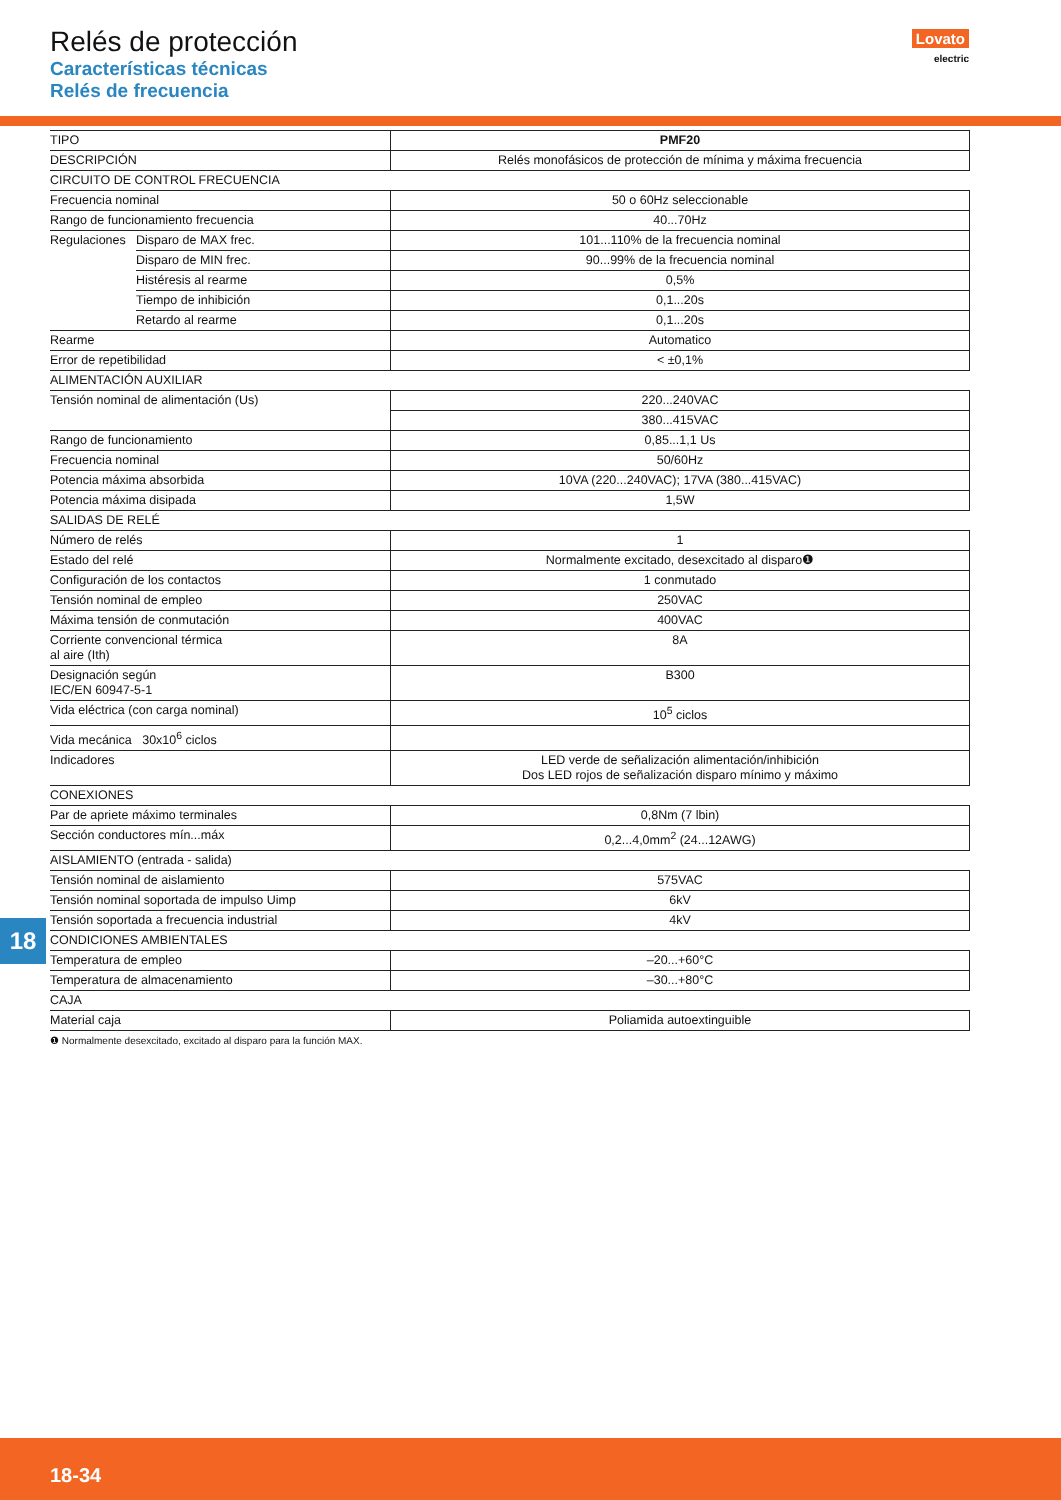Relés de protección
Características técnicas
Relés de frecuencia
Lovato
electric
| TIPO | | PMF20 |
| DESCRIPCIÓN | | Relés monofásicos de protección de mínima y máxima frecuencia |
| CIRCUITO DE CONTROL FRECUENCIA | | |
| Frecuencia nominal | | 50 o 60Hz seleccionable |
| Rango de funcionamiento frecuencia | | 40...70Hz |
| Regulaciones | Disparo de MAX frec. | 101...110% de la frecuencia nominal |
| | Disparo de MIN frec. | 90...99% de la frecuencia nominal |
| | Histéresis al rearme | 0,5% |
| | Tiempo de inhibición | 0,1...20s |
| | Retardo al rearme | 0,1...20s |
| Rearme | | Automatico |
| Error de repetibilidad | | < ±0,1% |
| ALIMENTACIÓN AUXILIAR | | |
| Tensión nominal de alimentación (Us) | | 220...240VAC |
| | | 380...415VAC |
| Rango de funcionamiento | | 0,85...1,1 Us |
| Frecuencia nominal | | 50/60Hz |
| Potencia máxima absorbida | | 10VA (220...240VAC); 17VA (380...415VAC) |
| Potencia máxima disipada | | 1,5W |
| SALIDAS DE RELÉ | | |
| Número de relés | | 1 |
| Estado del relé | | Normalmente excitado, desexcitado al disparo❶ |
| Configuración de los contactos | | 1 conmutado |
| Tensión nominal de empleo | | 250VAC |
| Máxima tensión de conmutación | | 400VAC |
| Corriente convencional térmica al aire (Ith) | | 8A |
| Designación según IEC/EN 60947-5-1 | | B300 |
| Vida eléctrica (con carga nominal) | | 10<sup>5</sup> ciclos |
| Vida mecánica 30x10<sup>6</sup> ciclos | | |
| Indicadores | | LED verde de señalización alimentación/inhibición Dos LED rojos de señalización disparo mínimo y máximo |
| CONEXIONES | | |
| Par de apriete máximo terminales | | 0,8Nm (7 lbin) |
| Sección conductores mín...máx | | 0,2...4,0mm<sup>2</sup> (24...12AWG) |
| AISLAMIENTO (entrada - salida) | | |
| Tensión nominal de aislamiento | | 575VAC |
| Tensión nominal soportada de impulso Uimp | | 6kV |
| Tensión soportada a frecuencia industrial | | 4kV |
| CONDICIONES AMBIENTALES | | |
| Temperatura de empleo | | –20...+60°C |
| Temperatura de almacenamiento | | –30...+80°C |
| CAJA | | |
| Material caja | | Poliamida autoextinguible |
❶ Normalmente desexcitado, excitado al disparo para la función MAX.
18
18-34